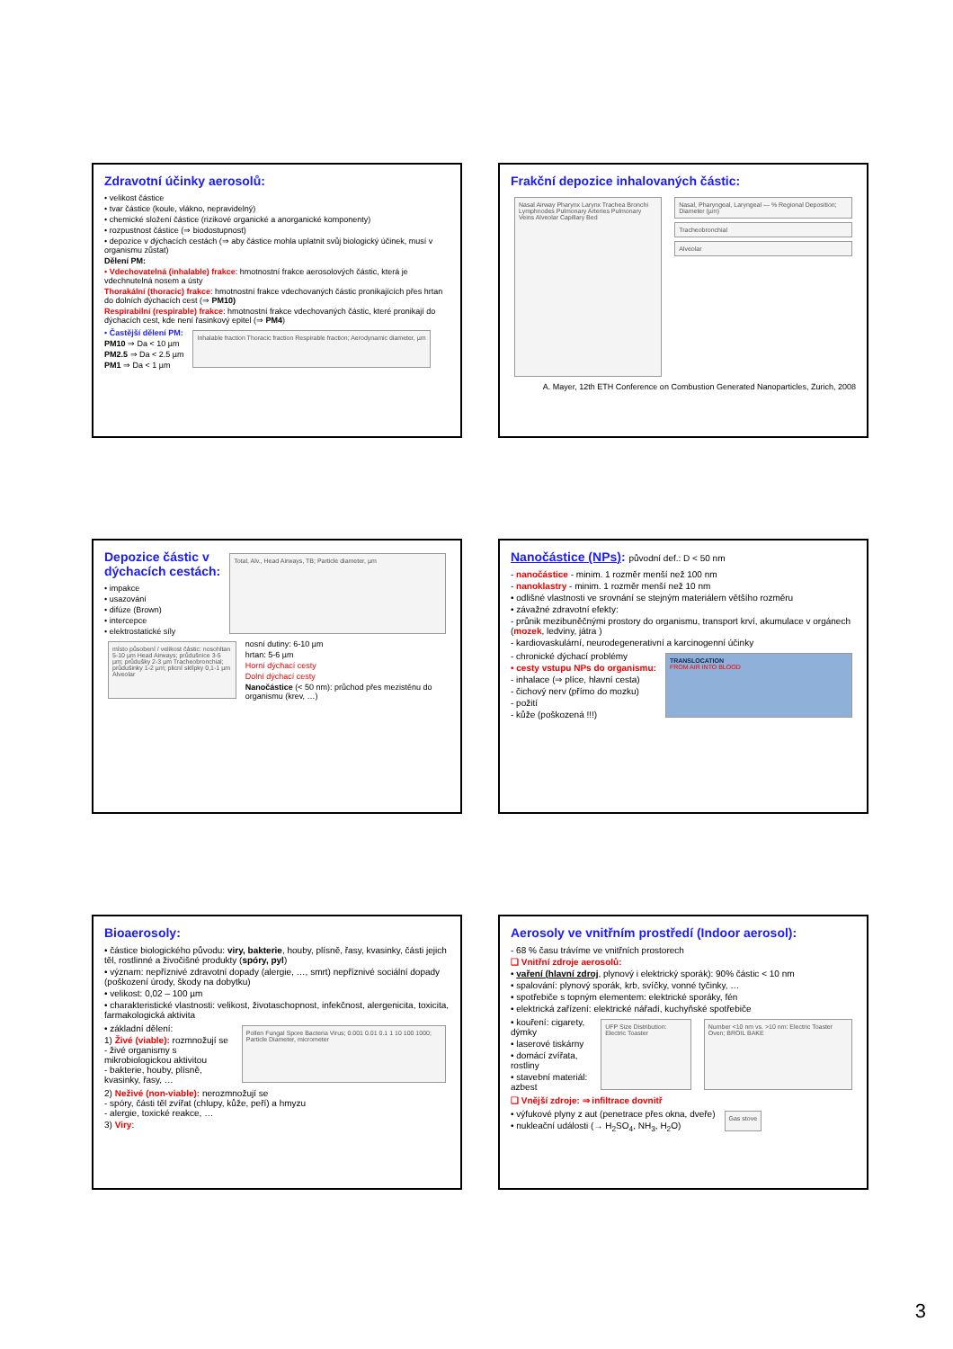Zdravotní účinky aerosolů:
• velikost částice
• tvar částice (koule, vlákno, nepravidelný)
• chemické složení částice (rizikové organické a anorganické komponenty)
• rozpustnost částice (⇒ biodostupnost)
• depozice v dýchacích cestách (⇒ aby částice mohla uplatnit svůj biologický účinek, musí v organismu zůstat)
Dělení PM:
• Vdechovatelná (inhalable) frakce: hmotnostní frakce aerosolových částic, která je vdechnutelná nosem a ústy
Thorakální (thoracic) frakce: hmotnostní frakce vdechovaných částic pronikajících přes hrtan do dolních dýchacích cest (⇒ PM10)
Respirabilní (respirable) frakce: hmotnostní frakce vdechovaných částic, které pronikají do dýchacích cest, kde není řasinkový epitel (⇒ PM4)
• Častější dělení PM:
PM10 ⇒ Da < 10 µm
PM2.5 ⇒ Da < 2.5 µm
PM1 ⇒ Da < 1 µm
Inhalable fraction Thoracic fraction Respirable fraction; Aerodynamic diameter, µm
Frakční depozice inhalovaných částic:
Nasal Airway Pharynx Larynx Trachea Bronchi Lymphnodes Pulmonary Arteries Pulmonary Veins Alveolar Capillary Bed
Nasal, Pharyngeal, Laryngeal — % Regional Deposition; Diameter (µm)
Tracheobronchial
Alveolar
A. Mayer, 12th ETH Conference on Combustion Generated Nanoparticles, Zurich, 2008
Depozice částic v
dýchacích cestách:
• impakce
• usazování
• difúze (Brown)
• intercepce
• elektrostatické síly
Total, Alv., Head Airways, TB; Particle diameter, µm
místo působení / velikost částic: nosohltan 5-10 µm Head Airways; průdušnice 3-5 µm; průdušky 2-3 µm Tracheobronchial; průdušinky 1-2 µm; plicní sklípky 0,1-1 µm Alveolar
nosní dutiny: 6-10 µm
hrtan: 5-6 µm
Horní dýchací cesty
Dolní dýchací cesty
Nanočástice (< 50 nm): průchod přes mezistěnu do organismu (krev, …)
Nanočástice (NPs): původní def.: D < 50 nm
- nanočástice - minim. 1 rozměr menší než 100 nm
- nanoklastry - minim. 1 rozměr menší než 10 nm
• odlišné vlastnosti ve srovnání se stejným materiálem většího rozměru
• závažné zdravotní efekty:
- průnik mezibuněčnými prostory do organismu, transport krví, akumulace v orgánech (mozek, ledviny, játra )
- kardiovaskulární, neurodegenerativní a karcinogenní účinky
- chronické dýchací problémy
• cesty vstupu NPs do organismu:
- inhalace (⇒ plíce, hlavní cesta)
- čichový nerv (přímo do mozku)
- požití
- kůže (poškozená !!!)
TRANSLOCATION
FROM AIR INTO BLOOD
Bioaerosoly:
• částice biologického původu: viry, bakterie, houby, plísně, řasy, kvasinky, části jejich těl, rostlinné a živočišné produkty (spóry, pyl)
• význam: nepříznivé zdravotní dopady (alergie, …, smrt) nepříznivé sociální dopady (poškození úrody, škody na dobytku)
• velikost: 0,02 – 100 µm
• charakteristické vlastnosti: velikost, životaschopnost, infekčnost, alergenicita, toxicita, farmakologická aktivita
• základní dělení:
1) Živé (viable): rozmnožují se
- živé organismy s mikrobiologickou aktivitou
- bakterie, houby, plísně, kvasinky, řasy, …
Pollen Fungal Spore Bacteria Virus; 0.001 0.01 0.1 1 10 100 1000; Particle Diameter, micrometer
2) Neživé (non-viable): nerozmnožují se
- spóry, části těl zvířat (chlupy, kůže, peří) a hmyzu
- alergie, toxické reakce, …
3) Viry:
Aerosoly ve vnitřním prostředí (Indoor aerosol):
- 68 % času trávíme ve vnitřních prostorech
❑ Vnitřní zdroje aerosolů:
• vaření (hlavní zdroj, plynový i elektrický sporák): 90% částic < 10 nm
• spalování: plynový sporák, krb, svíčky, vonné tyčinky, …
• spotřebiče s topným elementem: elektrické sporáky, fén
• elektrická zařízení: elektrické nářadí, kuchyňské spotřebiče
• kouření: cigarety, dýmky
• laserové tiskárny
• domácí zvířata, rostliny
• stavební materiál: azbest
UFP Size Distribution: Electric Toaster
Number <10 nm vs. >10 nm: Electric Toaster Oven; BROIL BAKE
❑ Vnější zdroje: ⇒ infiltrace dovnitř
• výfukové plyny z aut (penetrace přes okna, dveře)
• nukleační události (→ H<sub>2</sub>SO<sub>4</sub>, NH<sub>3</sub>, H<sub>2</sub>O)
Gas stove
3